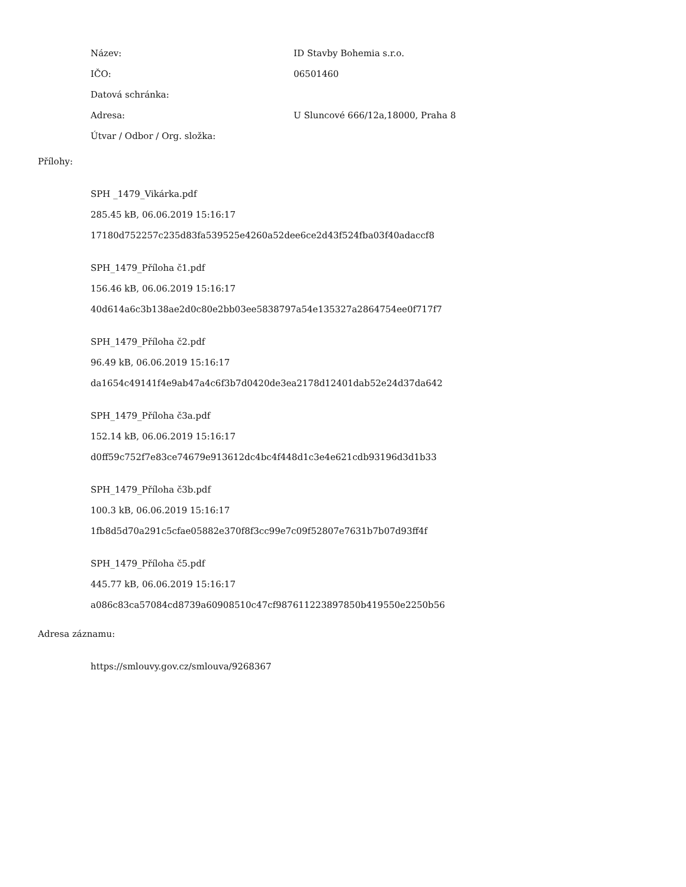Název: ID Stavby Bohemia s.r.o.
IČO: 06501460
Datová schránka:
Adresa: U Sluncové 666/12a,18000, Praha 8
Útvar / Odbor / Org. složka:
Přílohy:
SPH _1479_Vikárka.pdf
285.45 kB, 06.06.2019 15:16:17
17180d752257c235d83fa539525e4260a52dee6ce2d43f524fba03f40adaccf8
SPH_1479_Příloha č1.pdf
156.46 kB, 06.06.2019 15:16:17
40d614a6c3b138ae2d0c80e2bb03ee5838797a54e135327a2864754ee0f717f7
SPH_1479_Příloha č2.pdf
96.49 kB, 06.06.2019 15:16:17
da1654c49141f4e9ab47a4c6f3b7d0420de3ea2178d12401dab52e24d37da642
SPH_1479_Příloha č3a.pdf
152.14 kB, 06.06.2019 15:16:17
d0ff59c752f7e83ce74679e913612dc4bc4f448d1c3e4e621cdb93196d3d1b33
SPH_1479_Příloha č3b.pdf
100.3 kB, 06.06.2019 15:16:17
1fb8d5d70a291c5cfae05882e370f8f3cc99e7c09f52807e7631b7b07d93ff4f
SPH_1479_Příloha č5.pdf
445.77 kB, 06.06.2019 15:16:17
a086c83ca57084cd8739a60908510c47cf987611223897850b419550e2250b56
Adresa záznamu:
https://smlouvy.gov.cz/smlouva/9268367